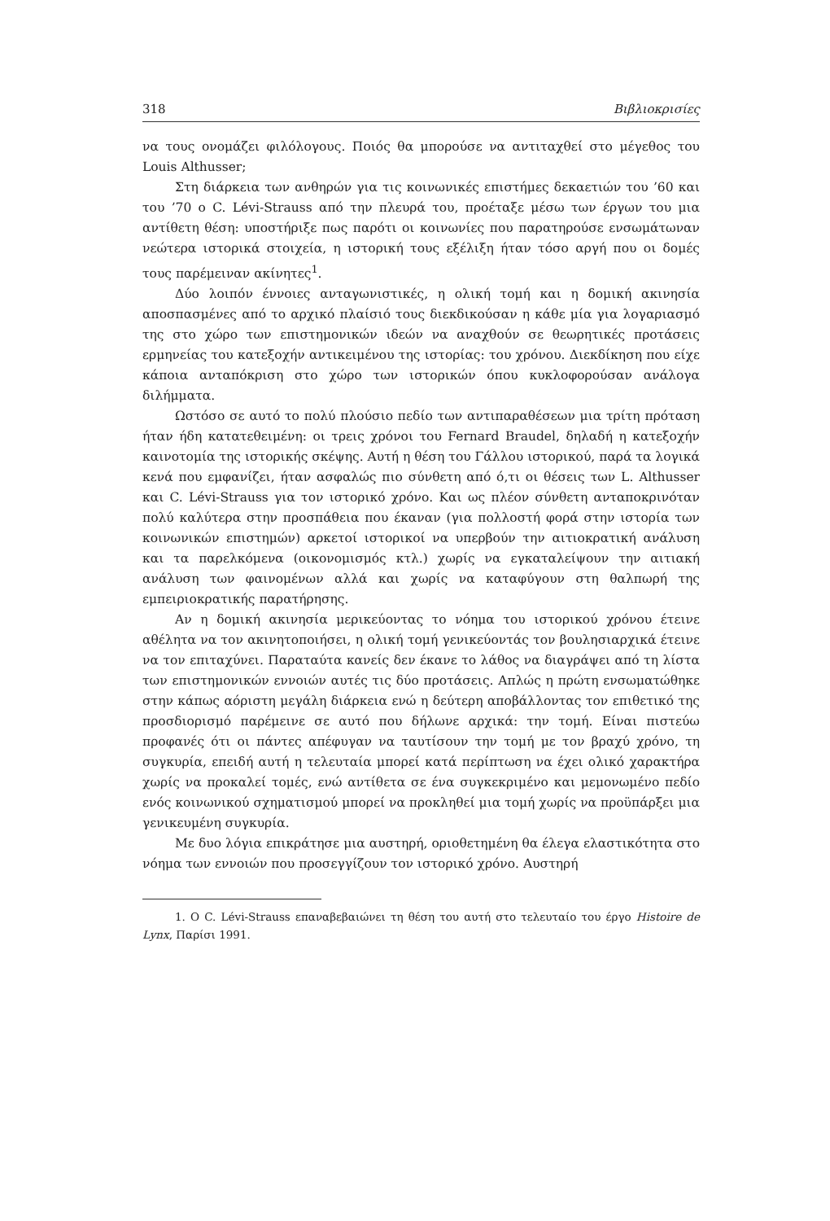318 Βιβλιοκρισίες
να τους ονομάζει φιλόλογους. Ποιός θα μπορούσε να αντιταχθεί στο μέγεθος του Louis Althusser;
Στη διάρκεια των ανθηρών για τις κοινωνικές επιστήμες δεκαετιών του ’60 και του ’70 ο C. Lévi-Strauss από την πλευρά του, προέταξε μέσω των έργων του μια αντίθετη θέση: υποστήριξε πως παρότι οι κοινωνίες που παρατηρούσε ενσωμάτωναν νεώτερα ιστορικά στοιχεία, η ιστορική τους εξέλιξη ήταν τόσο αργή που οι δομές τους παρέμειναν ακίνητες<sup>1</sup>.
Δύο λοιπόν έννοιες ανταγωνιστικές, η ολική τομή και η δομική ακινησία αποσπασμένες από το αρχικό πλαίσιό τους διεκδικούσαν η κάθε μία για λογαριασμό της στο χώρο των επιστημονικών ιδεών να αναχθούν σε θεωρητικές προτάσεις ερμηνείας του κατεξοχήν αντικειμένου της ιστορίας: του χρόνου. Διεκδίκηση που είχε κάποια ανταπόκριση στο χώρο των ιστορικών όπου κυκλοφορούσαν ανάλογα διλήμματα.
Ωστόσο σε αυτό το πολύ πλούσιο πεδίο των αντιπαραθέσεων μια τρίτη πρόταση ήταν ήδη κατατεθειμένη: οι τρεις χρόνοι του Fernard Braudel, δηλαδή η κατεξοχήν καινοτομία της ιστορικής σκέψης. Αυτή η θέση του Γάλλου ιστορικού, παρά τα λογικά κενά που εμφανίζει, ήταν ασφαλώς πιο σύνθετη από ό,τι οι θέσεις των L. Althusser και C. Lévi-Strauss για τον ιστορικό χρόνο. Και ως πλέον σύνθετη ανταποκρινόταν πολύ καλύτερα στην προσπάθεια που έκαναν (για πολλοστή φορά στην ιστορία των κοινωνικών επιστημών) αρκετοί ιστορικοί να υπερβούν την αιτιοκρατική ανάλυση και τα παρελκόμενα (οικονομισμός κτλ.) χωρίς να εγκαταλείψουν την αιτιακή ανάλυση των φαινομένων αλλά και χωρίς να καταφύγουν στη θαλπωρή της εμπειριοκρατικής παρατήρησης.
Αν η δομική ακινησία μερικεύοντας το νόημα του ιστορικού χρόνου έτεινε αθέλητα να τον ακινητοποιήσει, η ολική τομή γενικεύοντάς τον βουλησιαρχικά έτεινε να τον επιταχύνει. Παραταύτα κανείς δεν έκανε το λάθος να διαγράψει από τη λίστα των επιστημονικών εννοιών αυτές τις δύο προτάσεις. Απλώς η πρώτη ενσωματώθηκε στην κάπως αόριστη μεγάλη διάρκεια ενώ η δεύτερη αποβάλλοντας τον επιθετικό της προσδιορισμό παρέμεινε σε αυτό που δήλωνε αρχικά: την τομή. Είναι πιστεύω προφανές ότι οι πάντες απέφυγαν να ταυτίσουν την τομή με τον βραχύ χρόνο, τη συγκυρία, επειδή αυτή η τελευταία μπορεί κατά περίπτωση να έχει ολικό χαρακτήρα χωρίς να προκαλεί τομές, ενώ αντίθετα σε ένα συγκεκριμένο και μεμονωμένο πεδίο ενός κοινωνικού σχηματισμού μπορεί να προκληθεί μια τομή χωρίς να προϋπάρξει μια γενικευμένη συγκυρία.
Με δυο λόγια επικράτησε μια αυστηρή, οριοθετημένη θα έλεγα ελαστικότητα στο νόημα των εννοιών που προσεγγίζουν τον ιστορικό χρόνο. Αυστηρή
1. Ο C. Lévi-Strauss επαναβεβαιώνει τη θέση του αυτή στο τελευταίο του έργο Histoire de Lynx, Παρίσι 1991.